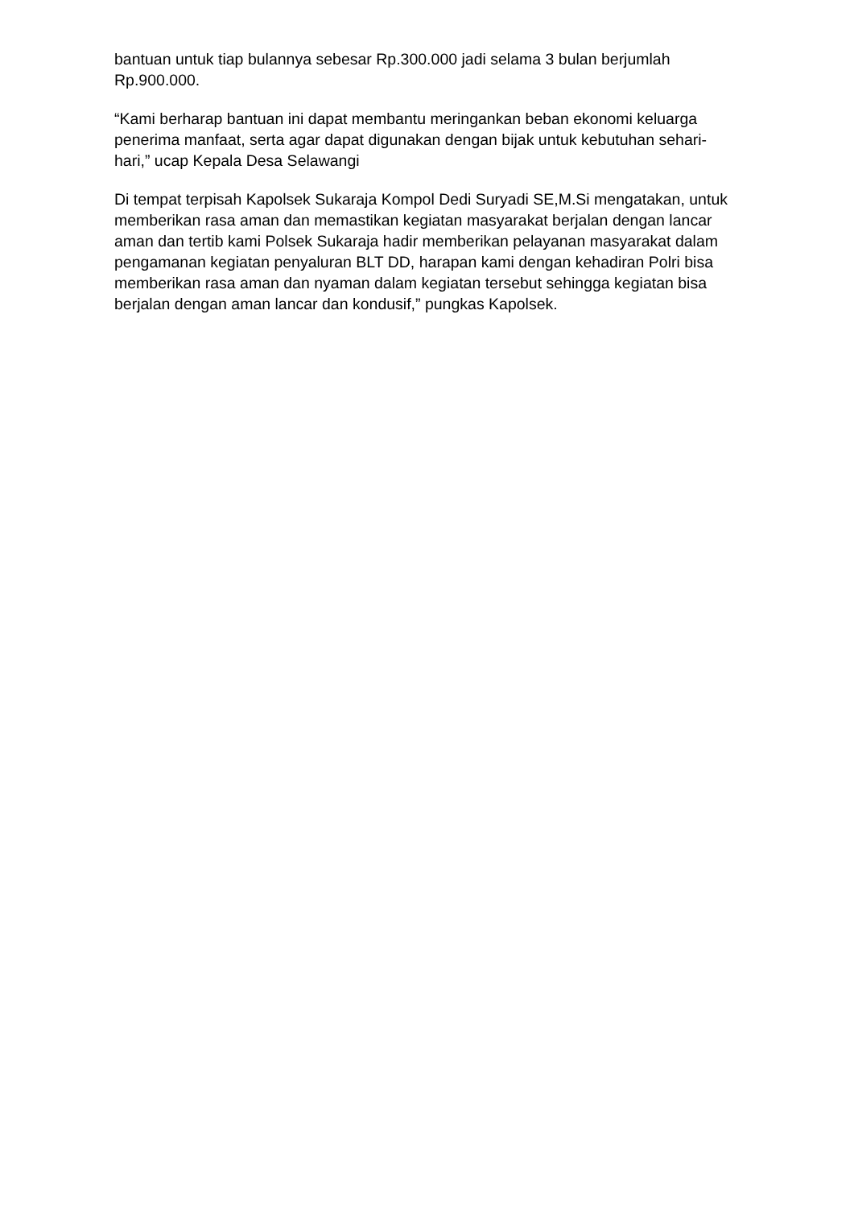bantuan untuk tiap bulannya sebesar Rp.300.000 jadi selama 3 bulan berjumlah Rp.900.000.
“Kami berharap bantuan ini dapat membantu meringankan beban ekonomi keluarga penerima manfaat, serta agar dapat digunakan dengan bijak untuk kebutuhan sehari-hari,” ucap Kepala Desa Selawangi
Di tempat terpisah Kapolsek Sukaraja Kompol Dedi Suryadi SE,M.Si mengatakan, untuk memberikan rasa aman dan memastikan kegiatan masyarakat berjalan dengan lancar aman dan tertib kami Polsek Sukaraja hadir memberikan pelayanan masyarakat dalam pengamanan kegiatan penyaluran BLT DD, harapan kami dengan kehadiran Polri bisa memberikan rasa aman dan nyaman dalam kegiatan tersebut sehingga kegiatan bisa berjalan dengan aman lancar dan kondusif,” pungkas Kapolsek.